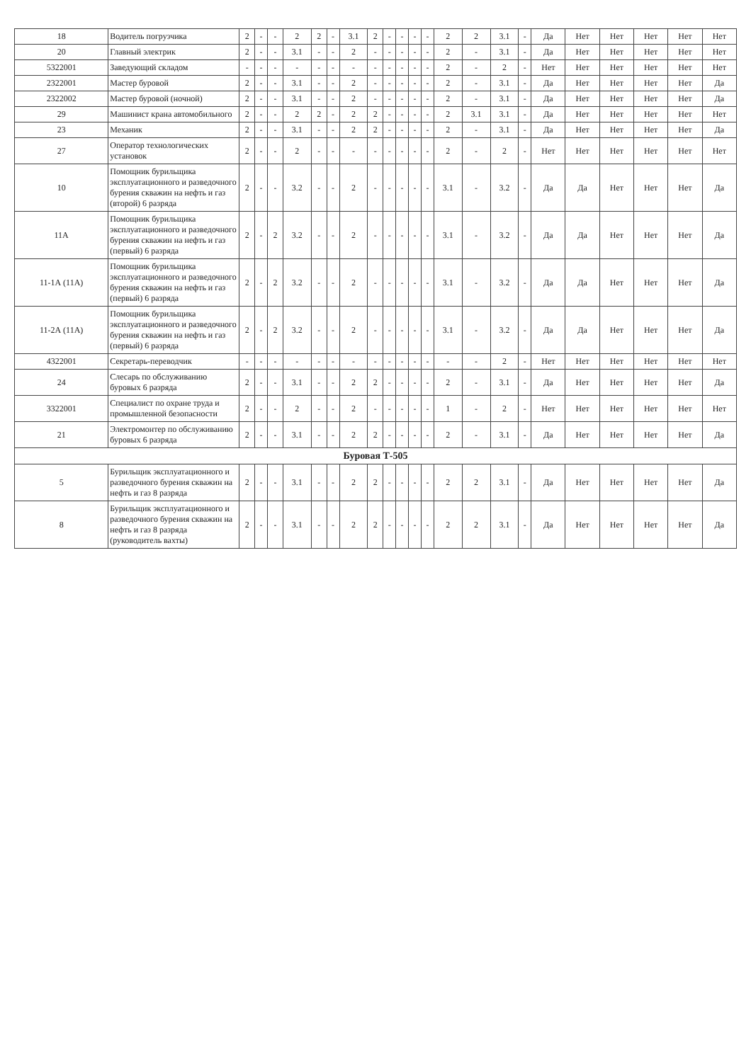| 18 | Водитель погрузчика | 2 | - | - | 2 | 2 | - | 3.1 | 2 | - | - | - | - | 2 | 2 | 3.1 | - | Да | Нет | Нет | Нет | Нет | Нет |
| 20 | Главный электрик | 2 | - | - | 3.1 | - | - | 2 | - | - | - | - | - | 2 | - | 3.1 | - | Да | Нет | Нет | Нет | Нет | Нет |
| 5322001 | Заведующий складом | - | - | - | - | - | - | - | - | - | - | - | - | 2 | - | 2 | - | Нет | Нет | Нет | Нет | Нет | Нет |
| 2322001 | Мастер буровой | 2 | - | - | 3.1 | - | - | 2 | - | - | - | - | - | 2 | - | 3.1 | - | Да | Нет | Нет | Нет | Нет | Да |
| 2322002 | Мастер буровой (ночной) | 2 | - | - | 3.1 | - | - | 2 | - | - | - | - | - | 2 | - | 3.1 | - | Да | Нет | Нет | Нет | Нет | Да |
| 29 | Машинист крана автомобильного | 2 | - | - | 2 | 2 | - | 2 | 2 | - | - | - | - | 2 | 3.1 | 3.1 | - | Да | Нет | Нет | Нет | Нет | Нет |
| 23 | Механик | 2 | - | - | 3.1 | - | - | 2 | 2 | - | - | - | - | 2 | - | 3.1 | - | Да | Нет | Нет | Нет | Нет | Да |
| 27 | Оператор технологических установок | 2 | - | - | 2 | - | - | - | - | - | - | - | - | 2 | - | 2 | - | Нет | Нет | Нет | Нет | Нет | Нет |
| 10 | Помощник бурильщика эксплуатационного и разведочного бурения скважин на нефть и газ (второй) 6 разряда | 2 | - | - | 3.2 | - | - | 2 | - | - | - | - | - | 3.1 | - | 3.2 | - | Да | Да | Нет | Нет | Нет | Да |
| 11А | Помощник бурильщика эксплуатационного и разведочного бурения скважин на нефть и газ (первый) 6 разряда | 2 | - | 2 | 3.2 | - | - | 2 | - | - | - | - | - | 3.1 | - | 3.2 | - | Да | Да | Нет | Нет | Нет | Да |
| 11-1А (11А) | Помощник бурильщика эксплуатационного и разведочного бурения скважин на нефть и газ (первый) 6 разряда | 2 | - | 2 | 3.2 | - | - | 2 | - | - | - | - | - | 3.1 | - | 3.2 | - | Да | Да | Нет | Нет | Нет | Да |
| 11-2А (11А) | Помощник бурильщика эксплуатационного и разведочного бурения скважин на нефть и газ (первый) 6 разряда | 2 | - | 2 | 3.2 | - | - | 2 | - | - | - | - | - | 3.1 | - | 3.2 | - | Да | Да | Нет | Нет | Нет | Да |
| 4322001 | Секретарь-переводчик | - | - | - | - | - | - | - | - | - | - | - | - | - | - | 2 | - | Нет | Нет | Нет | Нет | Нет | Нет |
| 24 | Слесарь по обслуживанию буровых 6 разряда | 2 | - | - | 3.1 | - | - | 2 | 2 | - | - | - | - | 2 | - | 3.1 | - | Да | Нет | Нет | Нет | Нет | Да |
| 3322001 | Специалист по охране труда и промышленной безопасности | 2 | - | - | 2 | - | - | 2 | - | - | - | - | - | 1 | - | 2 | - | Нет | Нет | Нет | Нет | Нет | Нет |
| 21 | Электромонтер по обслуживанию буровых 6 разряда | 2 | - | - | 3.1 | - | - | 2 | 2 | - | - | - | - | 2 | - | 3.1 | - | Да | Нет | Нет | Нет | Нет | Да |
| Буровая Т-505 | | | | | | | | | | | | | | | | | | | | | | | |
| 5 | Бурильщик эксплуатационного и разведочного бурения скважин на нефть и газ 8 разряда | 2 | - | - | 3.1 | - | - | 2 | 2 | - | - | - | - | 2 | 2 | 3.1 | - | Да | Нет | Нет | Нет | Нет | Да |
| 8 | Бурильщик эксплуатационного и разведочного бурения скважин на нефть и газ 8 разряда (руководитель вахты) | 2 | - | - | 3.1 | - | - | 2 | 2 | - | - | - | - | 2 | 2 | 3.1 | - | Да | Нет | Нет | Нет | Нет | Да |